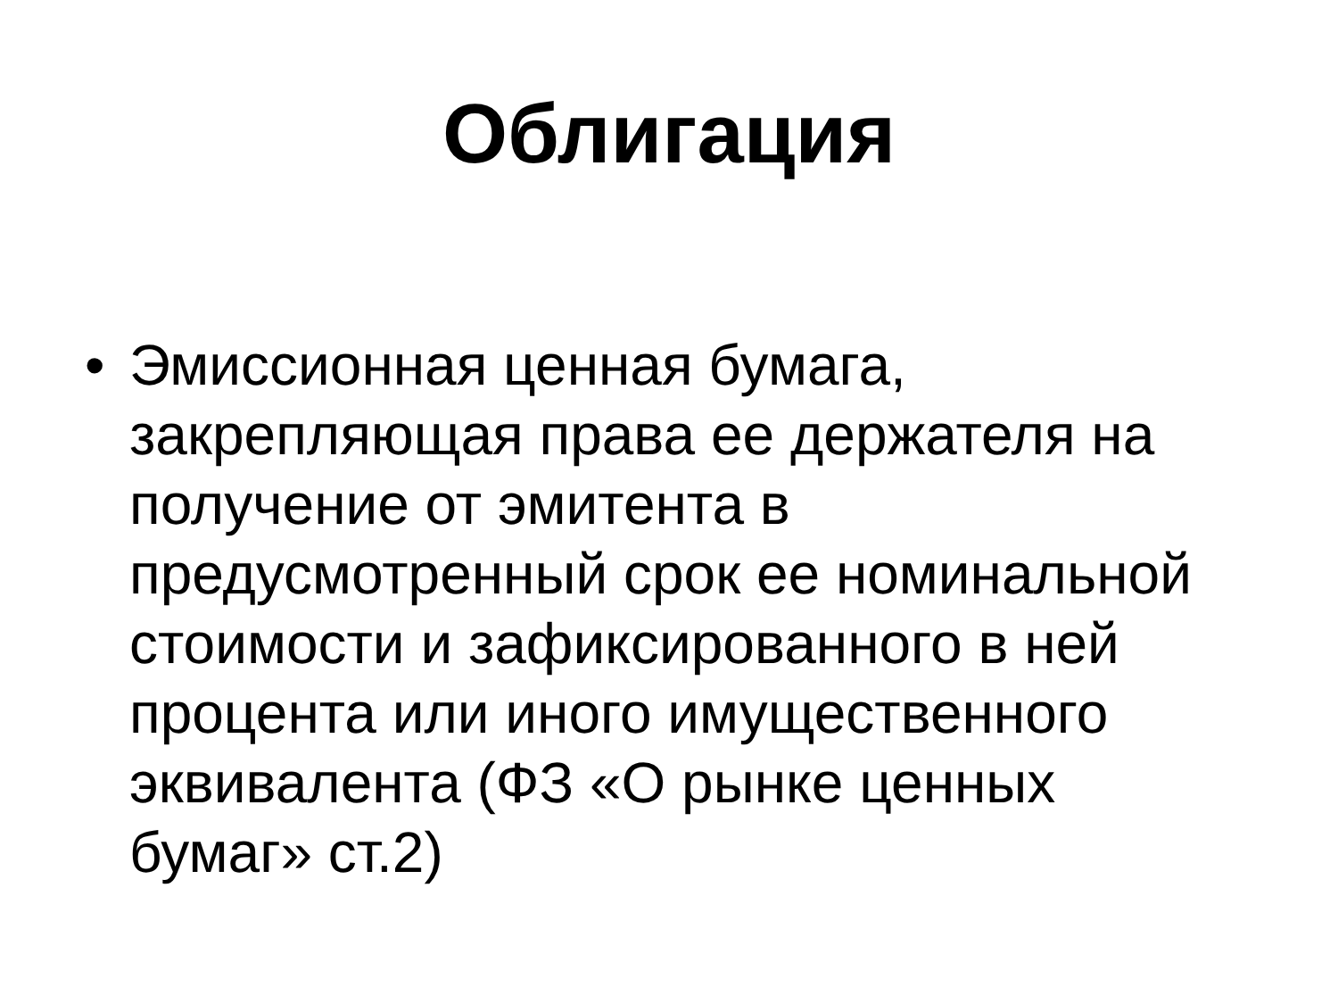Облигация
• Эмиссионная ценная бумага, закрепляющая права ее держателя на получение от эмитента в предусмотренный срок ее номинальной стоимости и зафиксированного в ней процента или иного имущественного эквивалента (ФЗ «О рынке ценных бумаг» ст.2)